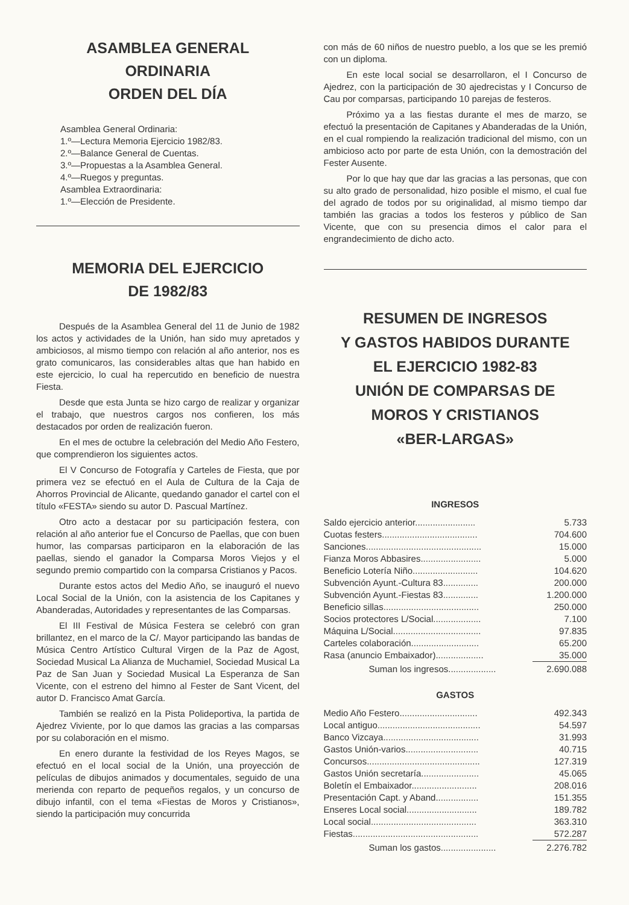ASAMBLEA GENERAL
ORDINARIA
ORDEN DEL DÍA
Asamblea General Ordinaria:
1.º—Lectura Memoria Ejercicio 1982/83.
2.º—Balance General de Cuentas.
3.º—Propuestas a la Asamblea General.
4.º—Ruegos y preguntas.
Asamblea Extraordinaria:
1.º—Elección de Presidente.
MEMORIA DEL EJERCICIO
DE 1982/83
Después de la Asamblea General del 11 de Junio de 1982 los actos y actividades de la Unión, han sido muy apretados y ambiciosos, al mismo tiempo con relación al año anterior, nos es grato comunicaros, las considerables altas que han habido en este ejercicio, lo cual ha repercutido en beneficio de nuestra Fiesta.
Desde que esta Junta se hizo cargo de realizar y organizar el trabajo, que nuestros cargos nos confieren, los más destacados por orden de realización fueron.
En el mes de octubre la celebración del Medio Año Festero, que comprendieron los siguientes actos.
El V Concurso de Fotografía y Carteles de Fiesta, que por primera vez se efectuó en el Aula de Cultura de la Caja de Ahorros Provincial de Alicante, quedando ganador el cartel con el título «FESTA» siendo su autor D. Pascual Martínez.
Otro acto a destacar por su participación festera, con relación al año anterior fue el Concurso de Paellas, que con buen humor, las comparsas participaron en la elaboración de las paellas, siendo el ganador la Comparsa Moros Viejos y el segundo premio compartido con la comparsa Cristianos y Pacos.
Durante estos actos del Medio Año, se inauguró el nuevo Local Social de la Unión, con la asistencia de los Capitanes y Abanderadas, Autoridades y representantes de las Comparsas.
El III Festival de Música Festera se celebró con gran brillantez, en el marco de la C/. Mayor participando las bandas de Música Centro Artístico Cultural Virgen de la Paz de Agost, Sociedad Musical La Alianza de Muchamiel, Sociedad Musical La Paz de San Juan y Sociedad Musical La Esperanza de San Vicente, con el estreno del himno al Fester de Sant Vicent, del autor D. Francisco Amat García.
También se realizó en la Pista Polideportiva, la partida de Ajedrez Viviente, por lo que damos las gracias a las comparsas por su colaboración en el mismo.
En enero durante la festividad de los Reyes Magos, se efectuó en el local social de la Unión, una proyección de películas de dibujos animados y documentales, seguido de una merienda con reparto de pequeños regalos, y un concurso de dibujo infantil, con el tema «Fiestas de Moros y Cristianos», siendo la participación muy concurrida
con más de 60 niños de nuestro pueblo, a los que se les premió con un diploma.
En este local social se desarrollaron, el I Concurso de Ajedrez, con la participación de 30 ajedrecistas y I Concurso de Cau por comparsas, participando 10 parejas de festeros.
Próximo ya a las fiestas durante el mes de marzo, se efectuó la presentación de Capitanes y Abanderadas de la Unión, en el cual rompiendo la realización tradicional del mismo, con un ambicioso acto por parte de esta Unión, con la demostración del Fester Ausente.
Por lo que hay que dar las gracias a las personas, que con su alto grado de personalidad, hizo posible el mismo, el cual fue del agrado de todos por su originalidad, al mismo tiempo dar también las gracias a todos los festeros y público de San Vicente, que con su presencia dimos el calor para el engrandecimiento de dicho acto.
RESUMEN DE INGRESOS
Y GASTOS HABIDOS DURANTE
EL EJERCICIO 1982-83
UNIÓN DE COMPARSAS DE
MOROS Y CRISTIANOS
«BER-LARGAS»
INGRESOS
| Saldo ejercicio anterior........................ | 5.733 |
| Cuotas festers...................................... | 704.600 |
| Sanciones.............................................. | 15.000 |
| Fianza Moros Abbasires........................ | 5.000 |
| Beneficio Lotería Niño.......................... | 104.620 |
| Subvención Ayunt.-Cultura 83.............. | 200.000 |
| Subvención Ayunt.-Fiestas 83.............. | 1.200.000 |
| Beneficio sillas...................................... | 250.000 |
| Socios protectores L/Social................... | 7.100 |
| Máquina L/Social................................... | 97.835 |
| Carteles colaboración........................... | 65.200 |
| Rasa (anuncio Embaixador)................... | 35.000 |
| Suman los ingresos................... | 2.690.088 |
GASTOS
| Medio Año Festero............................... | 492.343 |
| Local antiguo......................................... | 54.597 |
| Banco Vizcaya...................................... | 31.993 |
| Gastos Unión-varios............................. | 40.715 |
| Concursos............................................. | 127.319 |
| Gastos Unión secretaría....................... | 45.065 |
| Boletín el Embaixador.......................... | 208.016 |
| Presentación Capt. y Aband................. | 151.355 |
| Enseres Local social............................ | 189.782 |
| Local social.......................................... | 363.310 |
| Fiestas.................................................. | 572.287 |
| Suman los gastos...................... | 2.276.782 |